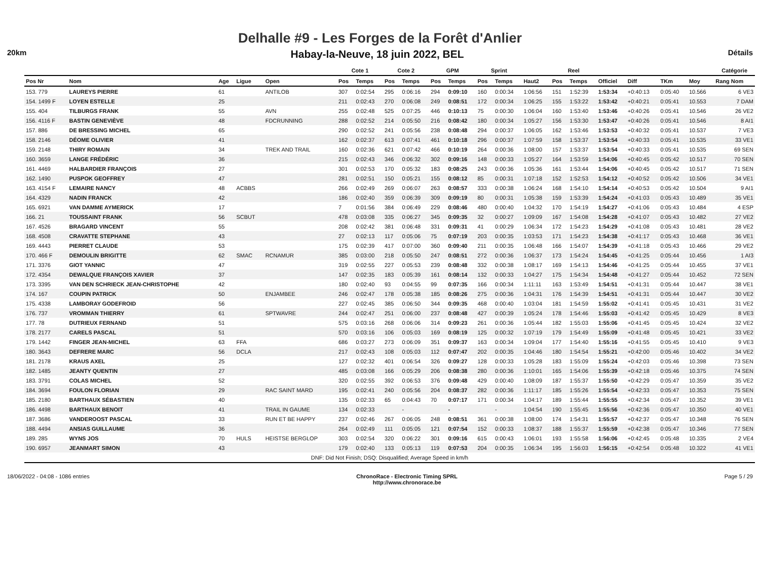Delhalle #9 - Les Forges de la Forêt d'Anlier
20km Habay-la-Neuve, 18 juin 2022, BEL Détails
| | | | | | Cote 1 | | Cote 2 | | GPM | | Sprint | | | Reel | | | | | | Catégorie |
| --- | --- | --- | --- | --- | --- | --- | --- | --- | --- | --- | --- | --- | --- | --- | --- | --- | --- | --- | --- | --- |
| Pos Nr | Nom | Age | Ligue | Open | Pos | Temps | Pos | Temps | Pos | Temps | Pos | Temps | Haut2 | Pos | Temps | Officiel | Diff | TKm | Moy | Rang Nom |
| 153. 779 | LAUREYS PIERRE | 61 | | ANTILOB | 307 | 0:02:54 | 295 | 0:06:16 | 294 | 0:09:10 | 160 | 0:00:34 | 1:06:56 | 151 | 1:52:39 | 1:53:34 | +0:40:13 | 0:05:40 | 10.566 | 6 VE3 |
| 154. 1499 F | LOYEN ESTELLE | 25 | | | 211 | 0:02:43 | 270 | 0:06:08 | 249 | 0:08:51 | 172 | 0:00:34 | 1:06:25 | 155 | 1:53:22 | 1:53:42 | +0:40:21 | 0:05:41 | 10.553 | 7 DAM |
| 155. 404 | TILBURGS FRANK | 55 | | AVN | 255 | 0:02:48 | 525 | 0:07:25 | 446 | 0:10:13 | 75 | 0:00:30 | 1:06:04 | 160 | 1:53:40 | 1:53:46 | +0:40:26 | 0:05:41 | 10.546 | 26 VE2 |
| 156. 4116 F | BASTIN GENEVIÈVE | 48 | | FDCRUNNING | 288 | 0:02:52 | 214 | 0:05:50 | 216 | 0:08:42 | 180 | 0:00:34 | 1:05:27 | 156 | 1:53:30 | 1:53:47 | +0:40:26 | 0:05:41 | 10.546 | 8 AI1 |
| 157. 886 | DE BRESSING MICHEL | 65 | | | 290 | 0:02:52 | 241 | 0:05:56 | 238 | 0:08:48 | 294 | 0:00:37 | 1:06:05 | 162 | 1:53:46 | 1:53:53 | +0:40:32 | 0:05:41 | 10.537 | 7 VE3 |
| 158. 2146 | DÉOME OLIVIER | 41 | | | 162 | 0:02:37 | 613 | 0:07:41 | 461 | 0:10:18 | 296 | 0:00:37 | 1:07:59 | 158 | 1:53:37 | 1:53:54 | +0:40:33 | 0:05:41 | 10.535 | 33 VE1 |
| 159. 2148 | THIRY ROMAIN | 34 | | TREK AND TRAIL | 160 | 0:02:36 | 621 | 0:07:42 | 466 | 0:10:19 | 264 | 0:00:36 | 1:08:00 | 157 | 1:53:37 | 1:53:54 | +0:40:33 | 0:05:41 | 10.535 | 69 SEN |
| 160. 3659 | LANGE FRÉDÉRIC | 36 | | | 215 | 0:02:43 | 346 | 0:06:32 | 302 | 0:09:16 | 148 | 0:00:33 | 1:05:27 | 164 | 1:53:59 | 1:54:06 | +0:40:45 | 0:05:42 | 10.517 | 70 SEN |
| 161. 4469 | HALBARDIER FRANÇOIS | 27 | | | 301 | 0:02:53 | 170 | 0:05:32 | 183 | 0:08:25 | 243 | 0:00:36 | 1:05:36 | 161 | 1:53:44 | 1:54:06 | +0:40:45 | 0:05:42 | 10.517 | 71 SEN |
| 162. 1490 | PUSPOK GEOFFREY | 47 | | | 281 | 0:02:51 | 150 | 0:05:21 | 155 | 0:08:12 | 85 | 0:00:31 | 1:07:18 | 152 | 1:52:53 | 1:54:12 | +0:40:52 | 0:05:42 | 10.506 | 34 VE1 |
| 163. 4154 F | LEMAIRE NANCY | 48 | ACBBS | | 266 | 0:02:49 | 269 | 0:06:07 | 263 | 0:08:57 | 333 | 0:00:38 | 1:06:24 | 168 | 1:54:10 | 1:54:14 | +0:40:53 | 0:05:42 | 10.504 | 9 AI1 |
| 164. 4329 | NADIN FRANCK | 42 | | | 186 | 0:02:40 | 359 | 0:06:39 | 309 | 0:09:19 | 80 | 0:00:31 | 1:05:38 | 159 | 1:53:39 | 1:54:24 | +0:41:03 | 0:05:43 | 10.489 | 35 VE1 |
| 165. 6921 | VAN DAMME AYMERICK | 17 | | | 7 | 0:01:56 | 384 | 0:06:49 | 229 | 0:08:46 | 480 | 0:00:40 | 1:04:32 | 170 | 1:54:19 | 1:54:27 | +0:41:06 | 0:05:43 | 10.484 | 4 ESP |
| 166. 21 | TOUSSAINT FRANK | 56 | SCBUT | | 478 | 0:03:08 | 335 | 0:06:27 | 345 | 0:09:35 | 32 | 0:00:27 | 1:09:09 | 167 | 1:54:08 | 1:54:28 | +0:41:07 | 0:05:43 | 10.482 | 27 VE2 |
| 167. 4526 | BRAGARD VINCENT | 55 | | | 208 | 0:02:42 | 381 | 0:06:48 | 331 | 0:09:31 | 41 | 0:00:29 | 1:06:34 | 172 | 1:54:23 | 1:54:29 | +0:41:08 | 0:05:43 | 10.481 | 28 VE2 |
| 168. 4508 | CRAVATTE STEPHANE | 43 | | | 27 | 0:02:13 | 117 | 0:05:06 | 75 | 0:07:19 | 203 | 0:00:35 | 1:03:53 | 171 | 1:54:23 | 1:54:38 | +0:41:17 | 0:05:43 | 10.468 | 36 VE1 |
| 169. 4443 | PIERRET CLAUDE | 53 | | | 175 | 0:02:39 | 417 | 0:07:00 | 360 | 0:09:40 | 211 | 0:00:35 | 1:06:48 | 166 | 1:54:07 | 1:54:39 | +0:41:18 | 0:05:43 | 10.466 | 29 VE2 |
| 170. 466 F | DEMOULIN BRIGITTE | 62 | SMAC | RCNAMUR | 385 | 0:03:00 | 218 | 0:05:50 | 247 | 0:08:51 | 272 | 0:00:36 | 1:06:37 | 173 | 1:54:24 | 1:54:45 | +0:41:25 | 0:05:44 | 10.456 | 1 AI3 |
| 171. 3376 | GIOT YANNIC | 47 | | | 319 | 0:02:55 | 227 | 0:05:53 | 239 | 0:08:48 | 332 | 0:00:38 | 1:08:17 | 169 | 1:54:13 | 1:54:46 | +0:41:25 | 0:05:44 | 10.455 | 37 VE1 |
| 172. 4354 | DEWALQUE FRANÇOIS XAVIER | 37 | | | 147 | 0:02:35 | 183 | 0:05:39 | 161 | 0:08:14 | 132 | 0:00:33 | 1:04:27 | 175 | 1:54:34 | 1:54:48 | +0:41:27 | 0:05:44 | 10.452 | 72 SEN |
| 173. 3395 | VAN DEN SCHRIECK JEAN-CHRISTOPHE | 42 | | | 180 | 0:02:40 | 93 | 0:04:55 | 99 | 0:07:35 | 166 | 0:00:34 | 1:11:11 | 163 | 1:53:49 | 1:54:51 | +0:41:31 | 0:05:44 | 10.447 | 38 VE1 |
| 174. 167 | COUPIN PATRICK | 50 | | ENJAMBEE | 246 | 0:02:47 | 178 | 0:05:38 | 185 | 0:08:26 | 275 | 0:00:36 | 1:04:31 | 176 | 1:54:39 | 1:54:51 | +0:41:31 | 0:05:44 | 10.447 | 30 VE2 |
| 175. 4338 | LAMBORAY GODEFROID | 56 | | | 227 | 0:02:45 | 385 | 0:06:50 | 344 | 0:09:35 | 468 | 0:00:40 | 1:03:04 | 181 | 1:54:59 | 1:55:02 | +0:41:41 | 0:05:45 | 10.431 | 31 VE2 |
| 176. 737 | VROMMAN THIERRY | 61 | | SPTWAVRE | 244 | 0:02:47 | 251 | 0:06:00 | 237 | 0:08:48 | 427 | 0:00:39 | 1:05:24 | 178 | 1:54:46 | 1:55:03 | +0:41:42 | 0:05:45 | 10.429 | 8 VE3 |
| 177. 78 | DUTRIEUX FERNAND | 51 | | | 575 | 0:03:16 | 268 | 0:06:06 | 314 | 0:09:23 | 261 | 0:00:36 | 1:05:44 | 182 | 1:55:03 | 1:55:06 | +0:41:45 | 0:05:45 | 10.424 | 32 VE2 |
| 178. 2177 | CARELS PASCAL | 51 | | | 570 | 0:03:16 | 106 | 0:05:03 | 169 | 0:08:19 | 125 | 0:00:32 | 1:07:19 | 179 | 1:54:49 | 1:55:09 | +0:41:48 | 0:05:45 | 10.421 | 33 VE2 |
| 179. 1442 | FINGER JEAN-MICHEL | 63 | FFA | | 686 | 0:03:27 | 273 | 0:06:09 | 351 | 0:09:37 | 163 | 0:00:34 | 1:09:04 | 177 | 1:54:40 | 1:55:16 | +0:41:55 | 0:05:45 | 10.410 | 9 VE3 |
| 180. 3643 | DEFRERE MARC | 56 | DCLA | | 217 | 0:02:43 | 108 | 0:05:03 | 112 | 0:07:47 | 202 | 0:00:35 | 1:04:46 | 180 | 1:54:54 | 1:55:21 | +0:42:00 | 0:05:46 | 10.402 | 34 VE2 |
| 181. 2178 | KRAUS AXEL | 25 | | | 127 | 0:02:32 | 401 | 0:06:54 | 326 | 0:09:27 | 128 | 0:00:33 | 1:05:28 | 183 | 1:55:09 | 1:55:24 | +0:42:03 | 0:05:46 | 10.398 | 73 SEN |
| 182. 1485 | JEANTY QUENTIN | 27 | | | 485 | 0:03:08 | 166 | 0:05:29 | 206 | 0:08:38 | 280 | 0:00:36 | 1:10:01 | 165 | 1:54:06 | 1:55:39 | +0:42:18 | 0:05:46 | 10.375 | 74 SEN |
| 183. 3791 | COLAS MICHEL | 52 | | | 320 | 0:02:55 | 392 | 0:06:53 | 376 | 0:09:48 | 429 | 0:00:40 | 1:08:09 | 187 | 1:55:37 | 1:55:50 | +0:42:29 | 0:05:47 | 10.359 | 35 VE2 |
| 184. 3694 | FOULON FLORIAN | 29 | | RAC SAINT MARD | 195 | 0:02:41 | 240 | 0:05:56 | 204 | 0:08:37 | 282 | 0:00:36 | 1:11:17 | 185 | 1:55:26 | 1:55:54 | +0:42:33 | 0:05:47 | 10.353 | 75 SEN |
| 185. 2180 | BARTHAUX SÉBASTIEN | 40 | | | 135 | 0:02:33 | 65 | 0:04:43 | 70 | 0:07:17 | 171 | 0:00:34 | 1:04:17 | 189 | 1:55:44 | 1:55:55 | +0:42:34 | 0:05:47 | 10.352 | 39 VE1 |
| 186. 4498 | BARTHAUX BENOIT | 41 | | TRAIL IN GAUME | 134 | 0:02:33 | | - | | - | | - | 1:04:54 | 190 | 1:55:45 | 1:55:56 | +0:42:36 | 0:05:47 | 10.350 | 40 VE1 |
| 187. 3686 | VANDEROOST PASCAL | 33 | | RUN ET BE HAPPY | 237 | 0:02:46 | 267 | 0:06:05 | 248 | 0:08:51 | 361 | 0:00:38 | 1:08:00 | 174 | 1:54:31 | 1:55:57 | +0:42:37 | 0:05:47 | 10.348 | 76 SEN |
| 188. 4494 | ANSIAS GUILLAUME | 36 | | | 264 | 0:02:49 | 111 | 0:05:05 | 121 | 0:07:54 | 152 | 0:00:33 | 1:08:37 | 188 | 1:55:37 | 1:55:59 | +0:42:38 | 0:05:47 | 10.346 | 77 SEN |
| 189. 285 | WYNS JOS | 70 | HULS | HEISTSE BERGLOP | 303 | 0:02:54 | 320 | 0:06:22 | 301 | 0:09:16 | 615 | 0:00:43 | 1:06:01 | 193 | 1:55:58 | 1:56:06 | +0:42:45 | 0:05:48 | 10.335 | 2 VE4 |
| 190. 6957 | JEANMART SIMON | 43 | | | 179 | 0:02:40 | 133 | 0:05:13 | 119 | 0:07:53 | 204 | 0:00:35 | 1:06:34 | 195 | 1:56:03 | 1:56:15 | +0:42:54 | 0:05:48 | 10.322 | 41 VE1 |
| DNF: Did Not Finish; DSQ: Disqualified; Average Speed in km/h | | | | | | | | | | | | | | | | | | | | |
18/06/2022 - 04:08 - 1086 entries ChronoRace - Electronic Timing SPRL
http://www.chronorace.be Page 5 / 29